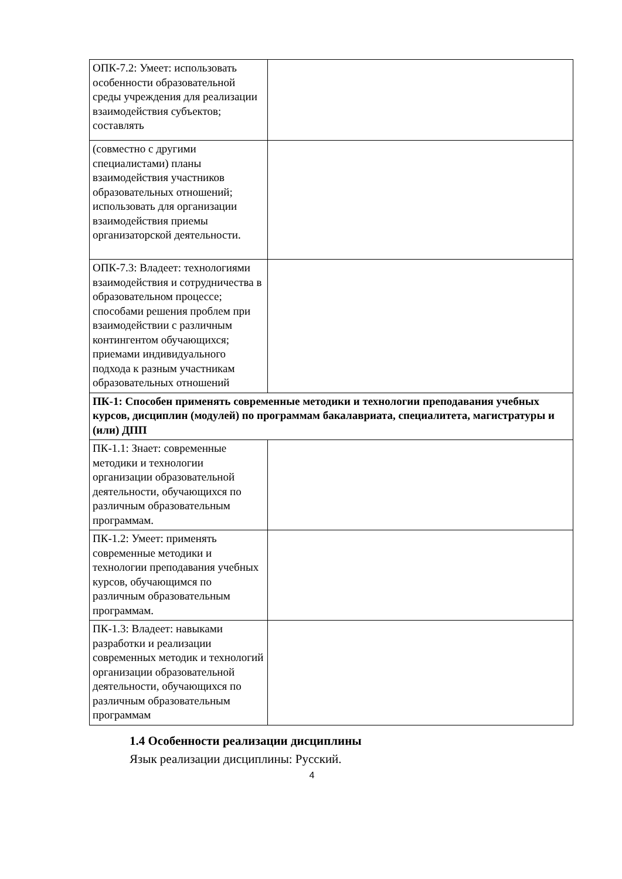| ОПК-7.2: Умеет: использовать особенности образовательной среды учреждения для реализации взаимодействия субъектов; составлять | |
| (совместно с другими специалистами) планы взаимодействия участников образовательных отношений; использовать для организации взаимодействия приемы организаторской деятельности. | |
| ОПК-7.3: Владеет: технологиями взаимодействия и сотрудничества в образовательном процессе; способами решения проблем при взаимодействии с различным контингентом обучающихся; приемами индивидуального подхода к разным участникам образовательных отношений | |
| ПК-1: Способен применять современные методики и технологии преподавания учебных курсов, дисциплин (модулей) по программам бакалавриата, специалитета, магистратуры и (или) ДПП | |
| ПК-1.1: Знает: современные методики и технологии организации образовательной деятельности, обучающихся по различным образовательным программам. | |
| ПК-1.2: Умеет: применять современные методики и технологии преподавания учебных курсов, обучающимся по различным образовательным программам. | |
| ПК-1.3: Владеет: навыками разработки и реализации современных методик и технологий организации образовательной деятельности, обучающихся по различным образовательным программам | |
1.4 Особенности реализации дисциплины
Язык реализации дисциплины: Русский.
4